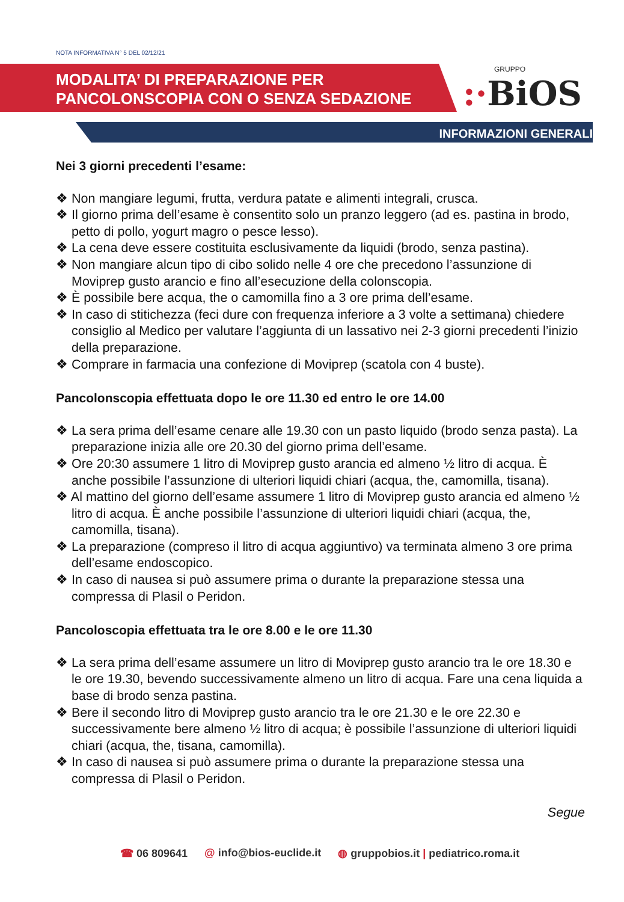NOTA INFORMATIVA N° 5 DEL 02/12/21
MODALITA’ DI PREPARAZIONE PER
PANCOLONSCOPIA CON O SENZA SEDAZIONE
GRUPPO:·BiOS
INFORMAZIONI GENERALI
Nei 3 giorni precedenti l’esame:
❖ Non mangiare legumi, frutta, verdura patate e alimenti integrali, crusca.
❖ Il giorno prima dell’esame è consentito solo un pranzo leggero (ad es. pastina in brodo, petto di pollo, yogurt magro o pesce lesso).
❖ La cena deve essere costituita esclusivamente da liquidi (brodo, senza pastina).
❖ Non mangiare alcun tipo di cibo solido nelle 4 ore che precedono l’assunzione di Moviprep gusto arancio e fino all’esecuzione della colonscopia.
❖ È possibile bere acqua, the o camomilla fino a 3 ore prima dell’esame.
❖ In caso di stitichezza (feci dure con frequenza inferiore a 3 volte a settimana) chiedere consiglio al Medico per valutare l’aggiunta di un lassativo nei 2-3 giorni precedenti l’inizio della preparazione.
❖ Comprare in farmacia una confezione di Moviprep (scatola con 4 buste).
Pancolonscopia effettuata dopo le ore 11.30 ed entro le ore 14.00
❖ La sera prima dell’esame cenare alle 19.30 con un pasto liquido (brodo senza pasta). La preparazione inizia alle ore 20.30 del giorno prima dell’esame.
❖ Ore 20:30 assumere 1 litro di Moviprep gusto arancia ed almeno ½ litro di acqua. È anche possibile l’assunzione di ulteriori liquidi chiari (acqua, the, camomilla, tisana).
❖ Al mattino del giorno dell’esame assumere 1 litro di Moviprep gusto arancia ed almeno ½ litro di acqua. È anche possibile l’assunzione di ulteriori liquidi chiari (acqua, the, camomilla, tisana).
❖ La preparazione (compreso il litro di acqua aggiuntivo) va terminata almeno 3 ore prima dell’esame endoscopico.
❖ In caso di nausea si può assumere prima o durante la preparazione stessa una compressa di Plasil o Peridon.
Pancoloscopia effettuata tra le ore 8.00 e le ore 11.30
❖ La sera prima dell’esame assumere un litro di Moviprep gusto arancio tra le ore 18.30 e le ore 19.30, bevendo successivamente almeno un litro di acqua. Fare una cena liquida a base di brodo senza pastina.
❖ Bere il secondo litro di Moviprep gusto arancio tra le ore 21.30 e le ore 22.30 e successivamente bere almeno ½ litro di acqua; è possibile l’assunzione di ulteriori liquidi chiari (acqua, the, tisana, camomilla).
❖ In caso di nausea si può assumere prima o durante la preparazione stessa una compressa di Plasil o Peridon.
Segue
☎ 06 809641 @ info@bios-euclide.it ◍ gruppobios.it | pediatrico.roma.it